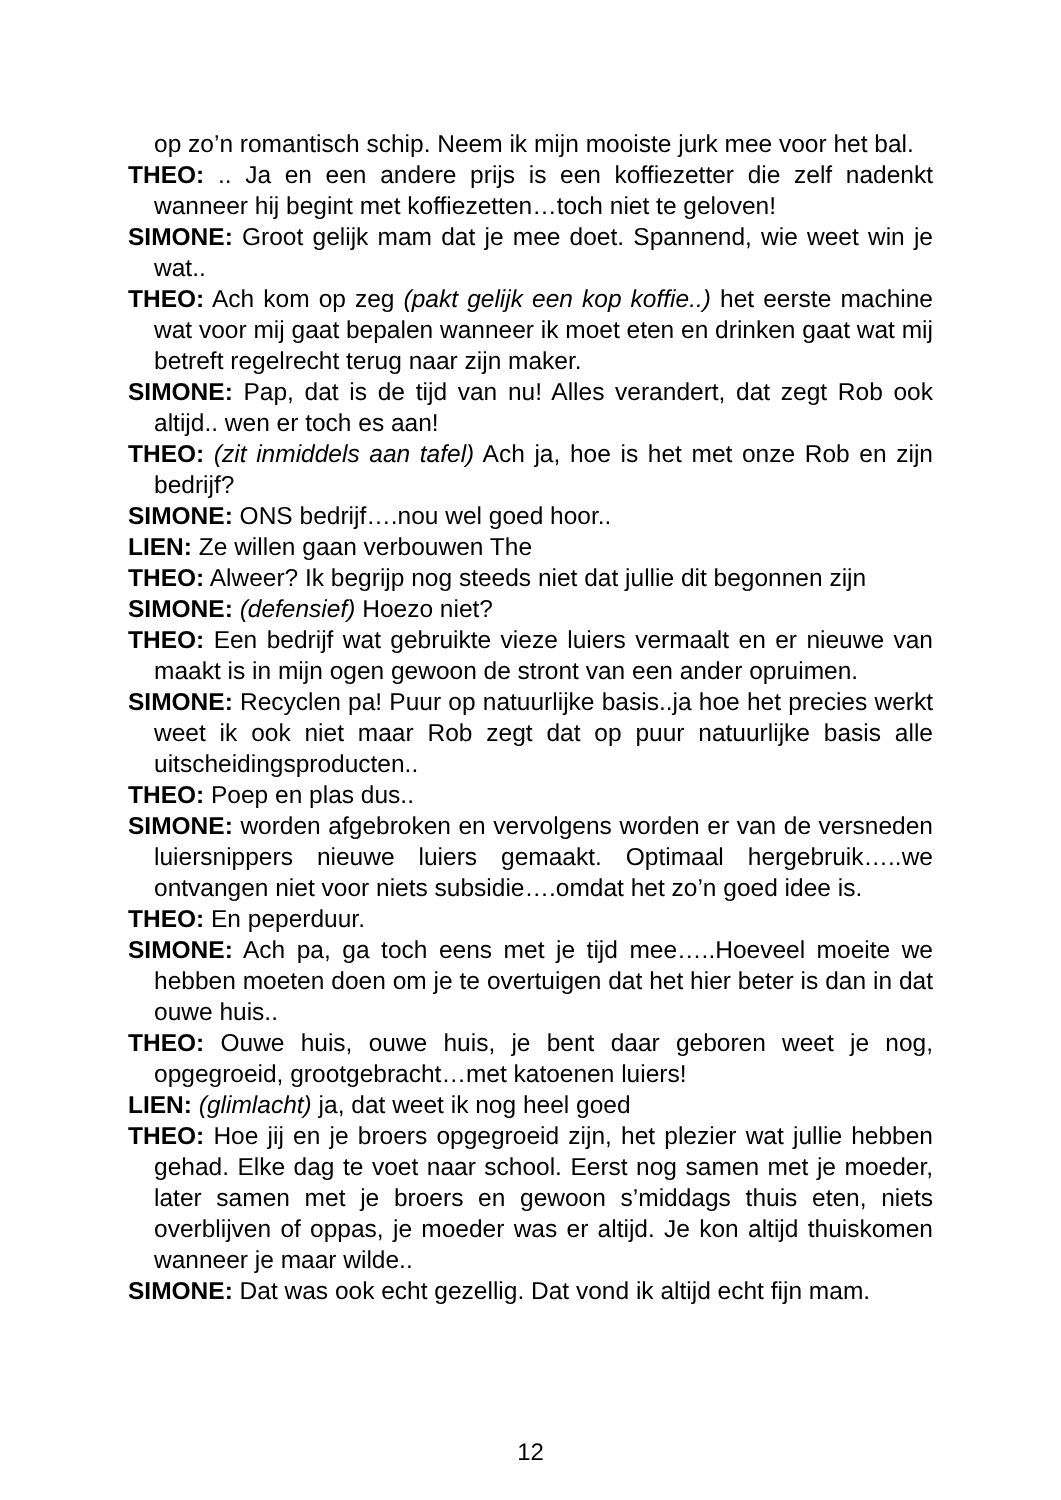op zo’n romantisch schip. Neem ik mijn mooiste jurk mee voor het bal.
THEO: .. Ja en een andere prijs is een koffiezetter die zelf nadenkt wanneer hij begint met koffiezetten…toch niet te geloven!
SIMONE: Groot gelijk mam dat je mee doet. Spannend, wie weet win je wat..
THEO: Ach kom op zeg (pakt gelijk een kop koffie..) het eerste machine wat voor mij gaat bepalen wanneer ik moet eten en drinken gaat wat mij betreft regelrecht terug naar zijn maker.
SIMONE: Pap, dat is de tijd van nu! Alles verandert, dat zegt Rob ook altijd.. wen er toch es aan!
THEO: (zit inmiddels aan tafel) Ach ja, hoe is het met onze Rob en zijn bedrijf?
SIMONE: ONS bedrijf….nou wel goed hoor..
LIEN: Ze willen gaan verbouwen The
THEO: Alweer? Ik begrijp nog steeds niet dat jullie dit begonnen zijn
SIMONE: (defensief) Hoezo niet?
THEO: Een bedrijf wat gebruikte vieze luiers vermaalt en er nieuwe van maakt is in mijn ogen gewoon de stront van een ander opruimen.
SIMONE: Recyclen pa! Puur op natuurlijke basis..ja hoe het precies werkt weet ik ook niet maar Rob zegt dat op puur natuurlijke basis alle uitscheidingsproducten..
THEO: Poep en plas dus..
SIMONE: worden afgebroken en vervolgens worden er van de versneden luiersnippers nieuwe luiers gemaakt. Optimaal hergebruik…..we ontvangen niet voor niets subsidie….omdat het zo’n goed idee is.
THEO: En peperduur.
SIMONE: Ach pa, ga toch eens met je tijd mee…..Hoeveel moeite we hebben moeten doen om je te overtuigen dat het hier beter is dan in dat ouwe huis..
THEO: Ouwe huis, ouwe huis, je bent daar geboren weet je nog, opgegroeid, grootgebracht…met katoenen luiers!
LIEN: (glimlacht) ja, dat weet ik nog heel goed
THEO: Hoe jij en je broers opgegroeid zijn, het plezier wat jullie hebben gehad. Elke dag te voet naar school. Eerst nog samen met je moeder, later samen met je broers en gewoon s’middags thuis eten, niets overblijven of oppas, je moeder was er altijd. Je kon altijd thuiskomen wanneer je maar wilde..
SIMONE: Dat was ook echt gezellig. Dat vond ik altijd echt fijn mam.
12